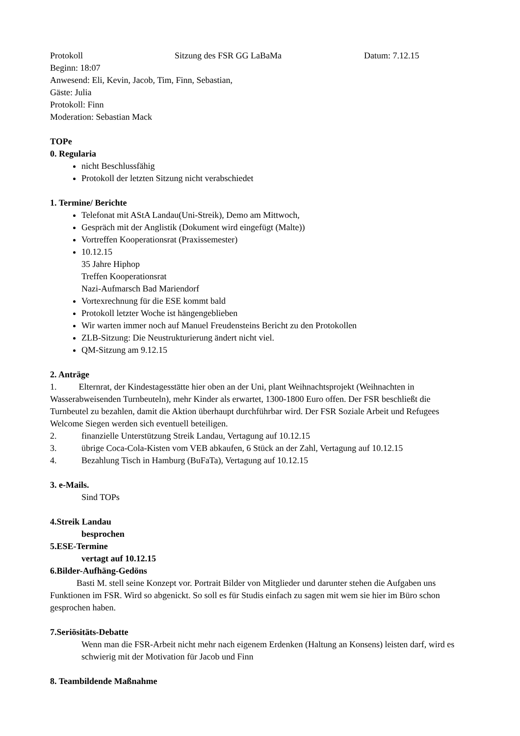Protokoll Sitzung des FSR GG LaBaMa Datum: 7.12.15
Beginn: 18:07
Anwesend: Eli, Kevin, Jacob, Tim, Finn, Sebastian,
Gäste: Julia
Protokoll: Finn
Moderation: Sebastian Mack
TOPe
0. Regularia
nicht Beschlussfähig
Protokoll der letzten Sitzung nicht verabschiedet
1. Termine/ Berichte
Telefonat mit AStA Landau(Uni-Streik), Demo am Mittwoch,
Gespräch mit der Anglistik (Dokument wird eingefügt (Malte))
Vortreffen Kooperationsrat (Praxissemester)
10.12.15
35 Jahre Hiphop
Treffen Kooperationsrat
Nazi-Aufmarsch Bad Mariendorf
Vortexrechnung für die ESE kommt bald
Protokoll letzter Woche ist hängengeblieben
Wir warten immer noch auf Manuel Freudensteins Bericht zu den Protokollen
ZLB-Sitzung: Die Neustrukturierung ändert nicht viel.
QM-Sitzung am 9.12.15
2. Anträge
1. Elternrat, der Kindestagesstätte hier oben an der Uni, plant Weihnachtsprojekt (Weihnachten in Wasserabweisenden Turnbeuteln), mehr Kinder als erwartet, 1300-1800 Euro offen. Der FSR beschließt die Turnbeutel zu bezahlen, damit die Aktion überhaupt durchführbar wird. Der FSR Soziale Arbeit und Refugees Welcome Siegen werden sich eventuell beteiligen.
2. finanzielle Unterstützung Streik Landau, Vertagung auf 10.12.15
3. übrige Coca-Cola-Kisten vom VEB abkaufen, 6 Stück an der Zahl, Vertagung auf 10.12.15
4. Bezahlung Tisch in Hamburg (BuFaTa), Vertagung auf 10.12.15
3. e-Mails.
Sind TOPs
4.Streik Landau
besprochen
5.ESE-Termine
vertagt auf 10.12.15
6.Bilder-Aufhäng-Gedöns
Basti M. stell seine Konzept vor. Portrait Bilder von Mitglieder und darunter stehen die Aufgaben uns Funktionen im FSR. Wird so abgenickt. So soll es für Studis einfach zu sagen mit wem sie hier im Büro schon gesprochen haben.
7.Seriösitäts-Debatte
Wenn man die FSR-Arbeit nicht mehr nach eigenem Erdenken (Haltung an Konsens) leisten darf, wird es schwierig mit der Motivation für Jacob und Finn
8. Teambildende Maßnahme